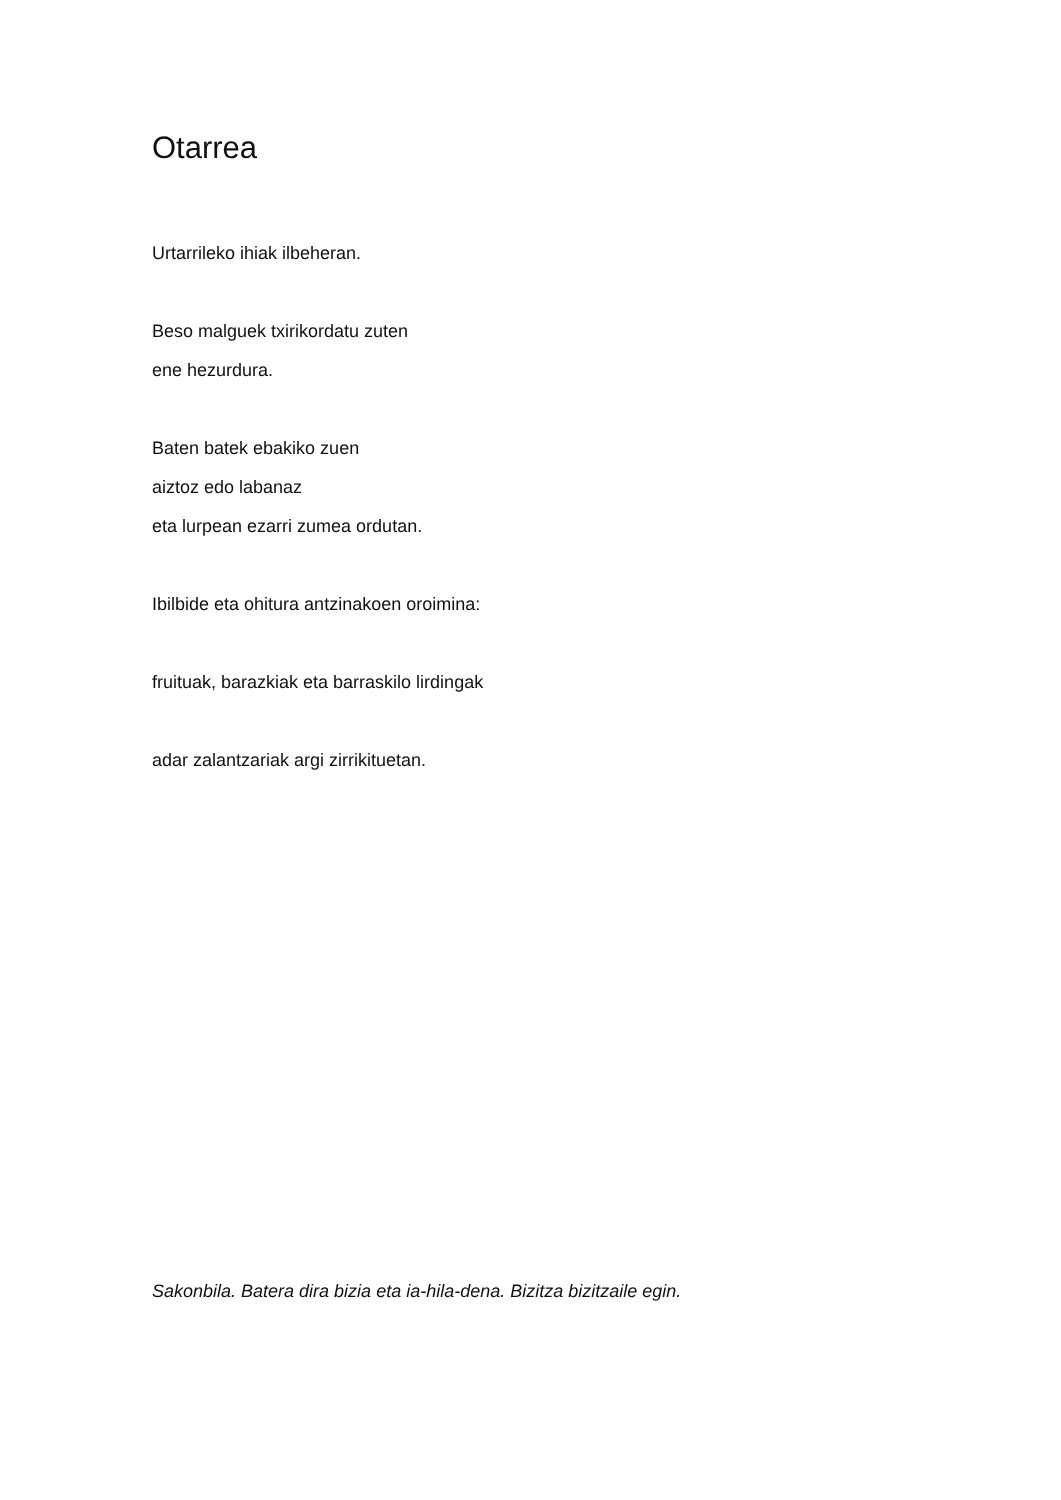Otarrea
Urtarrileko ihiak ilbeheran.
Beso malguek txirikordatu zuten
ene hezurdura.
Baten batek ebakiko zuen
aiztoz edo labanaz
eta lurpean ezarri zumea ordutan.
Ibilbide eta ohitura antzinakoen oroimina:
fruituak, barazkiak eta barraskilo lirdingak
adar zalantzariak argi zirrikituetan.
Sakonbila. Batera dira bizia eta ia-hila-dena. Bizitza bizitzaile egin.